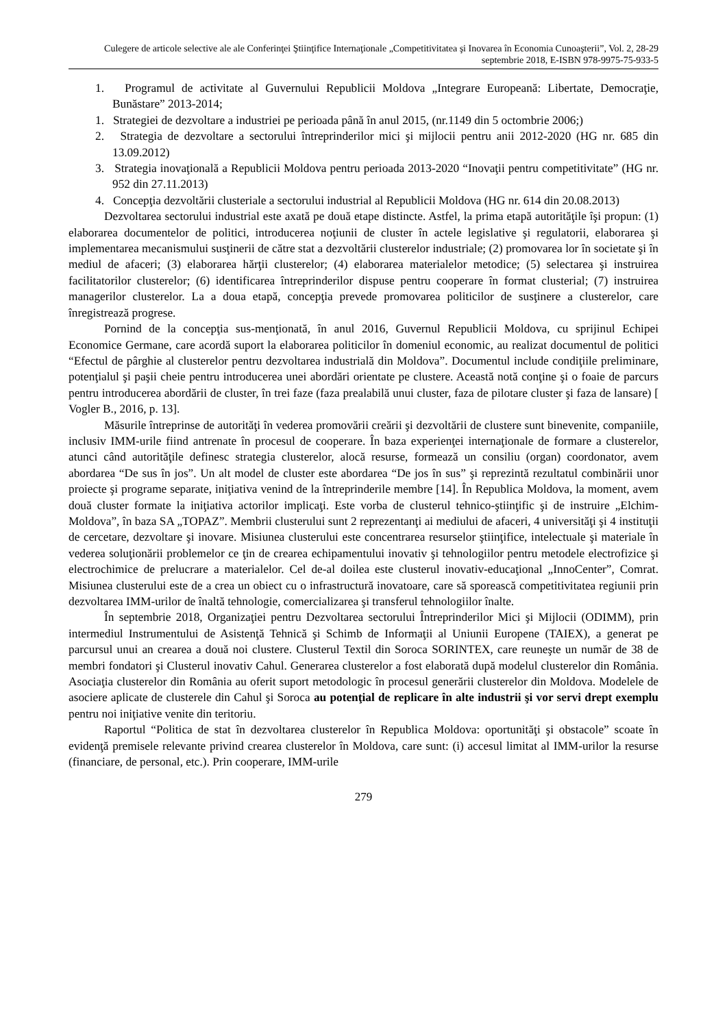Culegere de articole selective ale ale Conferinţei Ştiinţifice Internaţionale „Competitivitatea şi Inovarea în Economia Cunoaşterii”, Vol. 2, 28-29 septembrie 2018, E-ISBN 978-9975-75-933-5
1. Programul de activitate al Guvernului Republicii Moldova „Integrare Europeană: Libertate, Democraţie, Bunăstare” 2013-2014;
1. Strategiei de dezvoltare a industriei pe perioada până în anul 2015, (nr.1149 din 5 octombrie 2006;)
2. Strategia de dezvoltare a sectorului întreprinderilor mici şi mijlocii pentru anii 2012-2020 (HG nr. 685 din 13.09.2012)
3. Strategia inovaţională a Republicii Moldova pentru perioada 2013-2020 “Inovaţii pentru competitivitate” (HG nr. 952 din 27.11.2013)
4. Concepţia dezvoltării clusteriale a sectorului industrial al Republicii Moldova (HG nr. 614 din 20.08.2013)
Dezvoltarea sectorului industrial este axată pe două etape distincte. Astfel, la prima etapă autorităţile îşi propun: (1) elaborarea documentelor de politici, introducerea noţiunii de cluster în actele legislative şi regulatorii, elaborarea şi implementarea mecanismului susţinerii de către stat a dezvoltării clusterelor industriale; (2) promovarea lor în societate şi în mediul de afaceri; (3) elaborarea hărţii clusterelor; (4) elaborarea materialelor metodice; (5) selectarea şi instruirea facilitatorilor clusterelor; (6) identificarea întreprinderilor dispuse pentru cooperare în format clusterial; (7) instruirea managerilor clusterelor. La a doua etapă, concepţia prevede promovarea politicilor de susţinere a clusterelor, care înregistrează progrese.
Pornind de la concepţia sus-menţionată, în anul 2016, Guvernul Republicii Moldova, cu sprijinul Echipei Economice Germane, care acordă suport la elaborarea politicilor în domeniul economic, au realizat documentul de politici “Efectul de pârghie al clusterelor pentru dezvoltarea industrială din Moldova”. Documentul include condiţiile preliminare, potenţialul şi paşii cheie pentru introducerea unei abordări orientate pe clustere. Această notă conţine şi o foaie de parcurs pentru introducerea abordării de cluster, în trei faze (faza prealabilă unui cluster, faza de pilotare cluster şi faza de lansare) [ Vogler B., 2016, p. 13].
Măsurile întreprinse de autorităţi în vederea promovării creării şi dezvoltării de clustere sunt binevenite, companiile, inclusiv IMM-urile fiind antrenate în procesul de cooperare. În baza experienţei internaţionale de formare a clusterelor, atunci când autorităţile definesc strategia clusterelor, alocă resurse, formează un consiliu (organ) coordonator, avem abordarea “De sus în jos”. Un alt model de cluster este abordarea “De jos în sus” şi reprezintă rezultatul combinării unor proiecte şi programe separate, iniţiativa venind de la întreprinderile membre [14]. În Republica Moldova, la moment, avem două cluster formate la iniţiativa actorilor implicaţi. Este vorba de clusterul tehnico-ştiinţific şi de instruire „Elchim-Moldova”, în baza SA „TOPAZ”. Membrii clusterului sunt 2 reprezentanţi ai mediului de afaceri, 4 universităţi şi 4 instituţii de cercetare, dezvoltare şi inovare. Misiunea clusterului este concentrarea resurselor ştiinţifice, intelectuale şi materiale în vederea soluţionării problemelor ce ţin de crearea echipamentului inovativ şi tehnologiilor pentru metodele electrofizice şi electrochimice de prelucrare a materialelor. Cel de-al doilea este clusterul inovativ-educaţional „InnoCenter”, Comrat. Misiunea clusterului este de a crea un obiect cu o infrastructură inovatoare, care să sporească competitivitatea regiunii prin dezvoltarea IMM-urilor de înaltă tehnologie, comercializarea şi transferul tehnologiilor înalte.
În septembrie 2018, Organizaţiei pentru Dezvoltarea sectorului Întreprinderilor Mici şi Mijlocii (ODIMM), prin intermediul Instrumentului de Asistenţă Tehnică şi Schimb de Informaţii al Uniunii Europene (TAIEX), a generat pe parcursul unui an crearea a două noi clustere. Clusterul Textil din Soroca SORINTEX, care reuneşte un număr de 38 de membri fondatori şi Clusterul inovativ Cahul. Generarea clusterelor a fost elaborată după modelul clusterelor din România. Asociaţia clusterelor din România au oferit suport metodologic în procesul generării clusterelor din Moldova. Modelele de asociere aplicate de clusterele din Cahul şi Soroca au potenţial de replicare în alte industrii şi vor servi drept exemplu pentru noi iniţiative venite din teritoriu.
Raportul “Politica de stat în dezvoltarea clusterelor în Republica Moldova: oportunităţi şi obstacole” scoate în evidenţă premisele relevante privind crearea clusterelor în Moldova, care sunt: (i) accesul limitat al IMM-urilor la resurse (financiare, de personal, etc.). Prin cooperare, IMM-urile
279